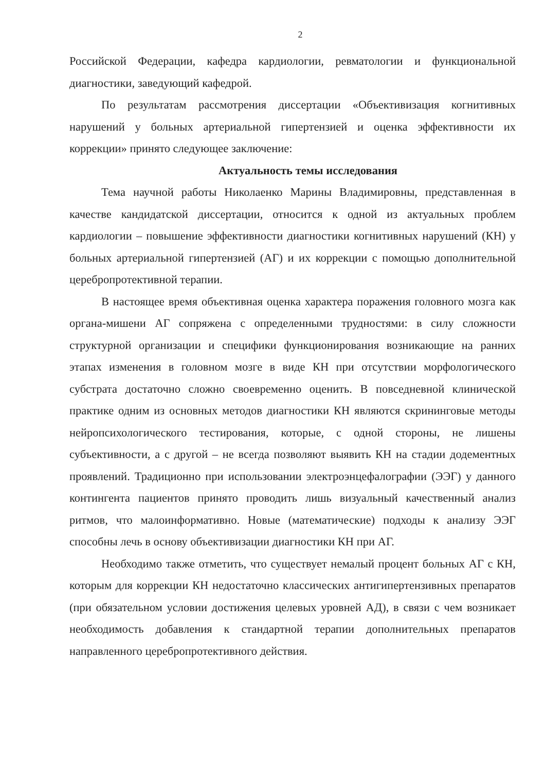2
Российской Федерации, кафедра кардиологии, ревматологии и функциональной диагностики, заведующий кафедрой.
По результатам рассмотрения диссертации «Объективизация когнитивных нарушений у больных артериальной гипертензией и оценка эффективности их коррекции» принято следующее заключение:
Актуальность темы исследования
Тема научной работы Николаенко Марины Владимировны, представленная в качестве кандидатской диссертации, относится к одной из актуальных проблем кардиологии – повышение эффективности диагностики когнитивных нарушений (КН) у больных артериальной гипертензией (АГ) и их коррекции с помощью дополнительной церебропротективной терапии.
В настоящее время объективная оценка характера поражения головного мозга как органа-мишени АГ сопряжена с определенными трудностями: в силу сложности структурной организации и специфики функционирования возникающие на ранних этапах изменения в головном мозге в виде КН при отсутствии морфологического субстрата достаточно сложно своевременно оценить. В повседневной клинической практике одним из основных методов диагностики КН являются скрининговые методы нейропсихологического тестирования, которые, с одной стороны, не лишены субъективности, а с другой – не всегда позволяют выявить КН на стадии додементных проявлений. Традиционно при использовании электроэнцефалографии (ЭЭГ) у данного контингента пациентов принято проводить лишь визуальный качественный анализ ритмов, что малоинформативно. Новые (математические) подходы к анализу ЭЭГ способны лечь в основу объективизации диагностики КН при АГ.
Необходимо также отметить, что существует немалый процент больных АГ с КН, которым для коррекции КН недостаточно классических антигипертензивных препаратов (при обязательном условии достижения целевых уровней АД), в связи с чем возникает необходимость добавления к стандартной терапии дополнительных препаратов направленного церебропротективного действия.